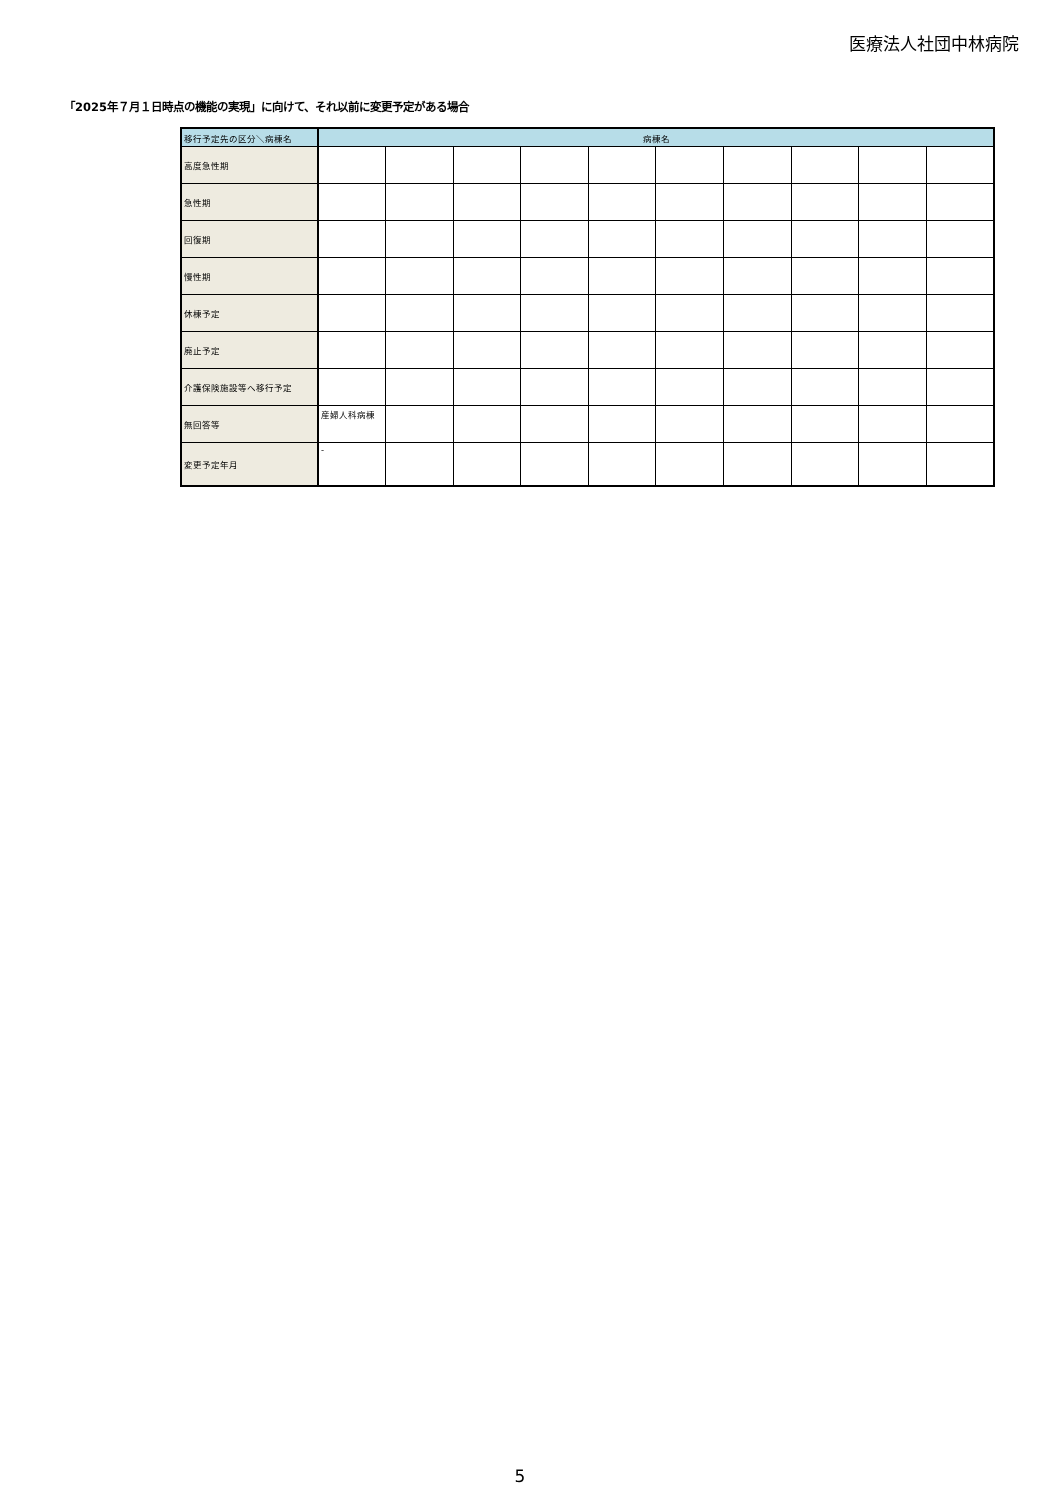医療法人社団中林病院
「2025年７月１日時点の機能の実現」に向けて、それ以前に変更予定がある場合
| 移行予定先の区分＼病棟名 | 病棟名 | | | | | | | | | |
| --- | --- | --- | --- | --- | --- | --- | --- | --- | --- | --- |
| 高度急性期 | | | | | | | | | | |
| 急性期 | | | | | | | | | | |
| 回復期 | | | | | | | | | | |
| 慢性期 | | | | | | | | | | |
| 休棟予定 | | | | | | | | | | |
| 廃止予定 | | | | | | | | | | |
| 介護保険施設等へ移行予定 | | | | | | | | | | |
| 無回答等 | 産婦人科病棟 | | | | | | | | | |
| 変更予定年月 | - | | | | | | | | | |
5